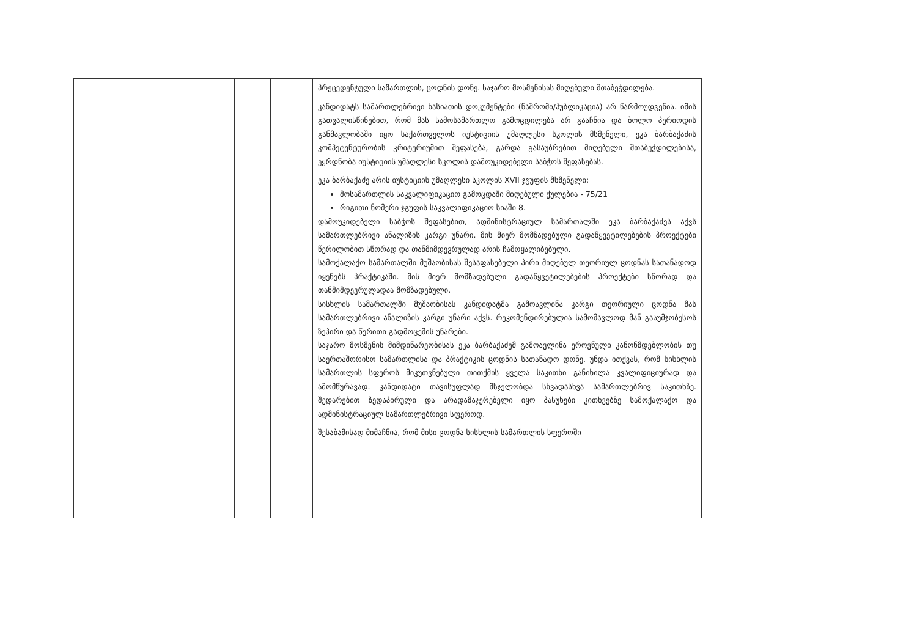| | | | პრეცედენტული სამართლის, ცოდნის დონე. საჯარო მოსმენისას მიღებული შთაბეჭდილება. კანდიდატს სამართლებრივი ხასიათის დოკუმენტები (ნაშრომი/პუბლიკაცია) არ წარმოუდგენია. იმის გათვალისწინებით, რომ მას სამოსამართლო გამოცდილება არ გააჩნია და ბოლო პერიოდის განმავლობაში იყო საქართველოს იუსტიციის უმაღლესი სკოლის მსმენელი, ეკა ბარბაქაძის კომპეტენტურობის კრიტერიუმით შეფასება, გარდა გასაუბრებით მიღებული შთაბეჭდილებისა, ეყრდნობა იუსტიციის უმაღლესი სკოლის დამოუკიდებელი საბჭოს შეფასებას. ეკა ბარბაქაძე არის იუსტიციის უმაღლესი სკოლის XVII ჯგუფის მსმენელი: მოსამართლის საკვალიფიკაციო გამოცდაში მიღებული ქულებია - 75/21 რიგითი ნომერი ჯგუფის საკვალიფიკაციო სიაში 8. დამოუკიდებელი საბჭოს შეფასებით, ადმინისტრაციულ სამართალში ეკა ბარბაქაძეს აქვს სამართლებრივი ანალიზის კარგი უნარი. მის მიერ მომზადებული გადაწყვეტილებების პროექტები წერილობით სწორად და თანმიმდევრულად არის ჩამოყალიბებული. სამოქალაქო სამართალში მუშაობისას შესაფასებელი პირი მიღებულ თეორიულ ცოდნას სათანადოდ იყენებს პრაქტიკაში. მის მიერ მომზადებული გადაწყვეტილებების პროექტები სწორად და თანმიმდევრულადაა მომზადებული. სისხლის სამართალში მუშაობისას კანდიდატმა გამოავლინა კარგი თეორიული ცოდნა მას სამართლებრივი ანალიზის კარგი უნარი აქვს. რეკომენდირებულია სამომავლოდ მან გააუმჯობესოს ზეპირი და წერითი გადმოცემის უნარები. საჯარო მოსმენის მიმდინარეობისას ეკა ბარბაქაძემ გამოავლინა ეროვნული კანონმდებლობის თუ საერთაშორისო სამართლისა და პრაქტიკის ცოდნის სათანადო დონე. უნდა ითქვას, რომ სისხლის სამართლის სფეროს მიკუთვნებული თითქმის ყველა საკითხი განიხილა კვალიფიციურად და ამომწურავად. კანდიდატი თავისუფლად მსჯელობდა სხვადასხვა სამართლებრივ საკითხზე. შედარებით ზედაპირული და არადამაჯერებელი იყო პასუხები კითხვებზე სამოქალაქო და ადმინისტრაციულ სამართლებრივი სფეროდ. შესაბამისად მიმაჩნია, რომ მისი ცოდნა სისხლის სამართლის სფეროში |